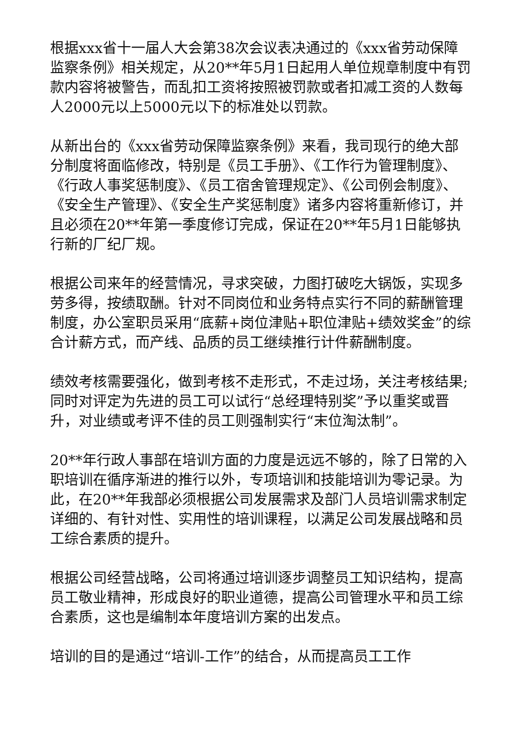根据xxx省十一届人大会第38次会议表决通过的《xxx省劳动保障监察条例》相关规定，从20**年5月1日起用人单位规章制度中有罚款内容将被警告，而乱扣工资将按照被罚款或者扣减工资的人数每人2000元以上5000元以下的标准处以罚款。
从新出台的《xxx省劳动保障监察条例》来看，我司现行的绝大部分制度将面临修改，特别是《员工手册》、《工作行为管理制度》、《行政人事奖惩制度》、《员工宿舍管理规定》、《公司例会制度》、《安全生产管理》、《安全生产奖惩制度》诸多内容将重新修订，并且必须在20**年第一季度修订完成，保证在20**年5月1日能够执行新的厂纪厂规。
根据公司来年的经营情况，寻求突破，力图打破吃大锅饭，实现多劳多得，按绩取酬。针对不同岗位和业务特点实行不同的薪酬管理制度，办公室职员采用“底薪+岗位津贴+职位津贴+绩效奖金”的综合计薪方式，而产线、品质的员工继续推行计件薪酬制度。
绩效考核需要强化，做到考核不走形式，不走过场，关注考核结果;同时对评定为先进的员工可以试行“总经理特别奖”予以重奖或晋升，对业绩或考评不佳的员工则强制实行“末位淘汰制”。
20**年行政人事部在培训方面的力度是远远不够的，除了日常的入职培训在循序渐进的推行以外，专项培训和技能培训为零记录。为此，在20**年我部必须根据公司发展需求及部门人员培训需求制定详细的、有针对性、实用性的培训课程，以满足公司发展战略和员工综合素质的提升。
根据公司经营战略，公司将通过培训逐步调整员工知识结构，提高员工敬业精神，形成良好的职业道德，提高公司管理水平和员工综合素质，这也是编制本年度培训方案的出发点。
培训的目的是通过“培训-工作”的结合，从而提高员工工作